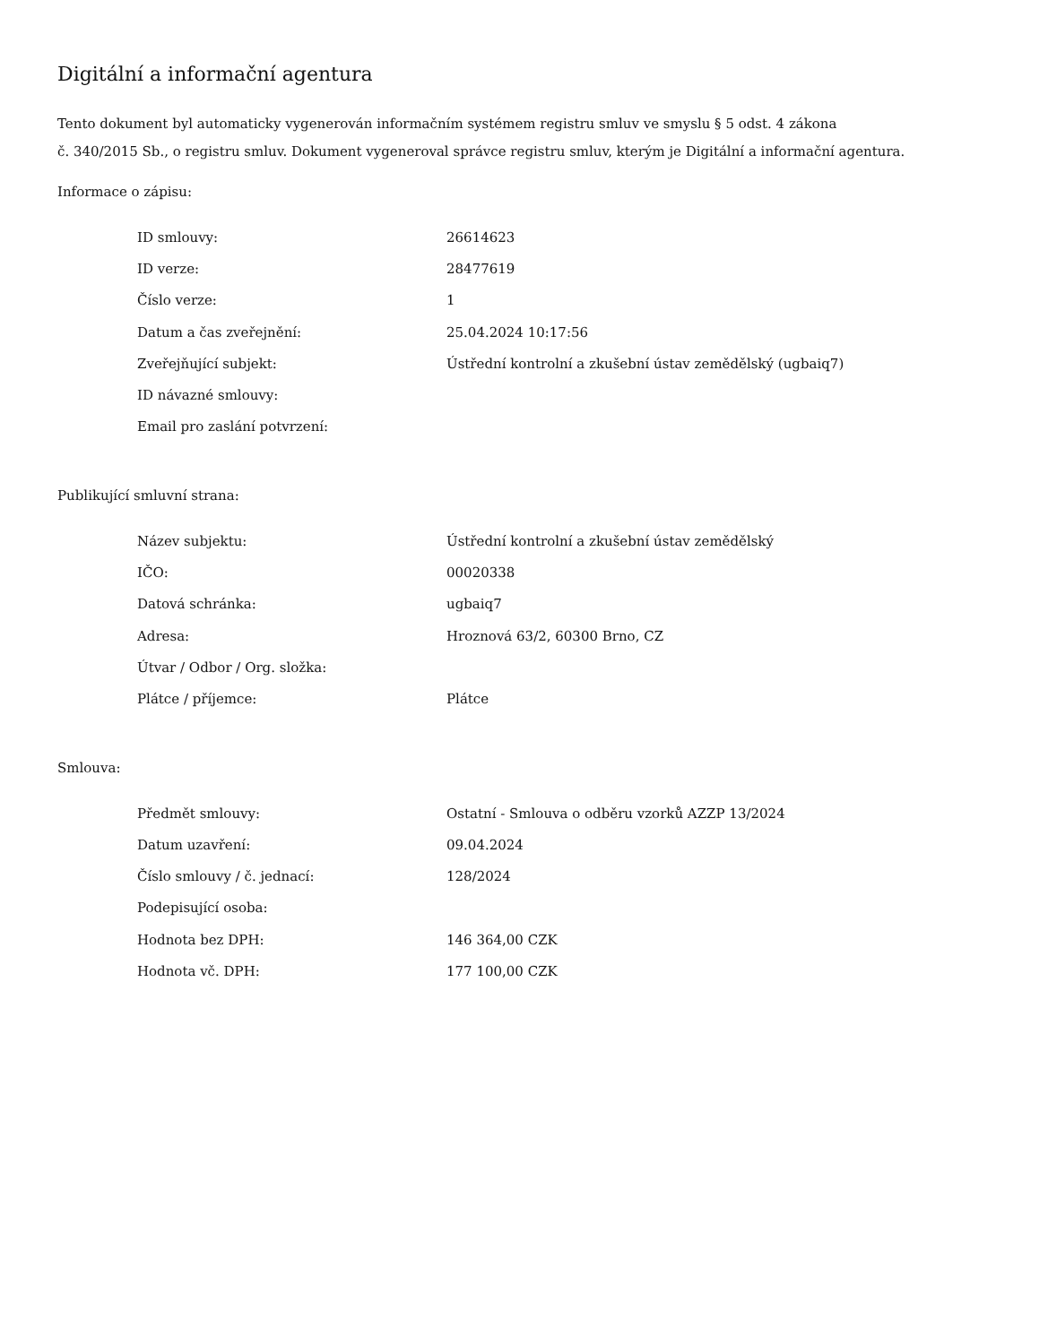Digitální a informační agentura
Tento dokument byl automaticky vygenerován informačním systémem registru smluv ve smyslu § 5 odst. 4 zákona
č. 340/2015 Sb., o registru smluv. Dokument vygeneroval správce registru smluv, kterým je Digitální a informační agentura.
Informace o zápisu:
| ID smlouvy: | 26614623 |
| ID verze: | 28477619 |
| Číslo verze: | 1 |
| Datum a čas zveřejnění: | 25.04.2024 10:17:56 |
| Zveřejňující subjekt: | Ústřední kontrolní a zkušební ústav zemědělský (ugbaiq7) |
| ID návazné smlouvy: | |
| Email pro zaslání potvrzení: | |
Publikující smluvní strana:
| Název subjektu: | Ústřední kontrolní a zkušební ústav zemědělský |
| IČO: | 00020338 |
| Datová schránka: | ugbaiq7 |
| Adresa: | Hroznová 63/2, 60300 Brno, CZ |
| Útvar / Odbor / Org. složka: | |
| Plátce / příjemce: | Plátce |
Smlouva:
| Předmět smlouvy: | Ostatní - Smlouva o odběru vzorků AZZP 13/2024 |
| Datum uzavření: | 09.04.2024 |
| Číslo smlouvy / č. jednací: | 128/2024 |
| Podepisující osoba: | |
| Hodnota bez DPH: | 146 364,00 CZK |
| Hodnota vč. DPH: | 177 100,00 CZK |